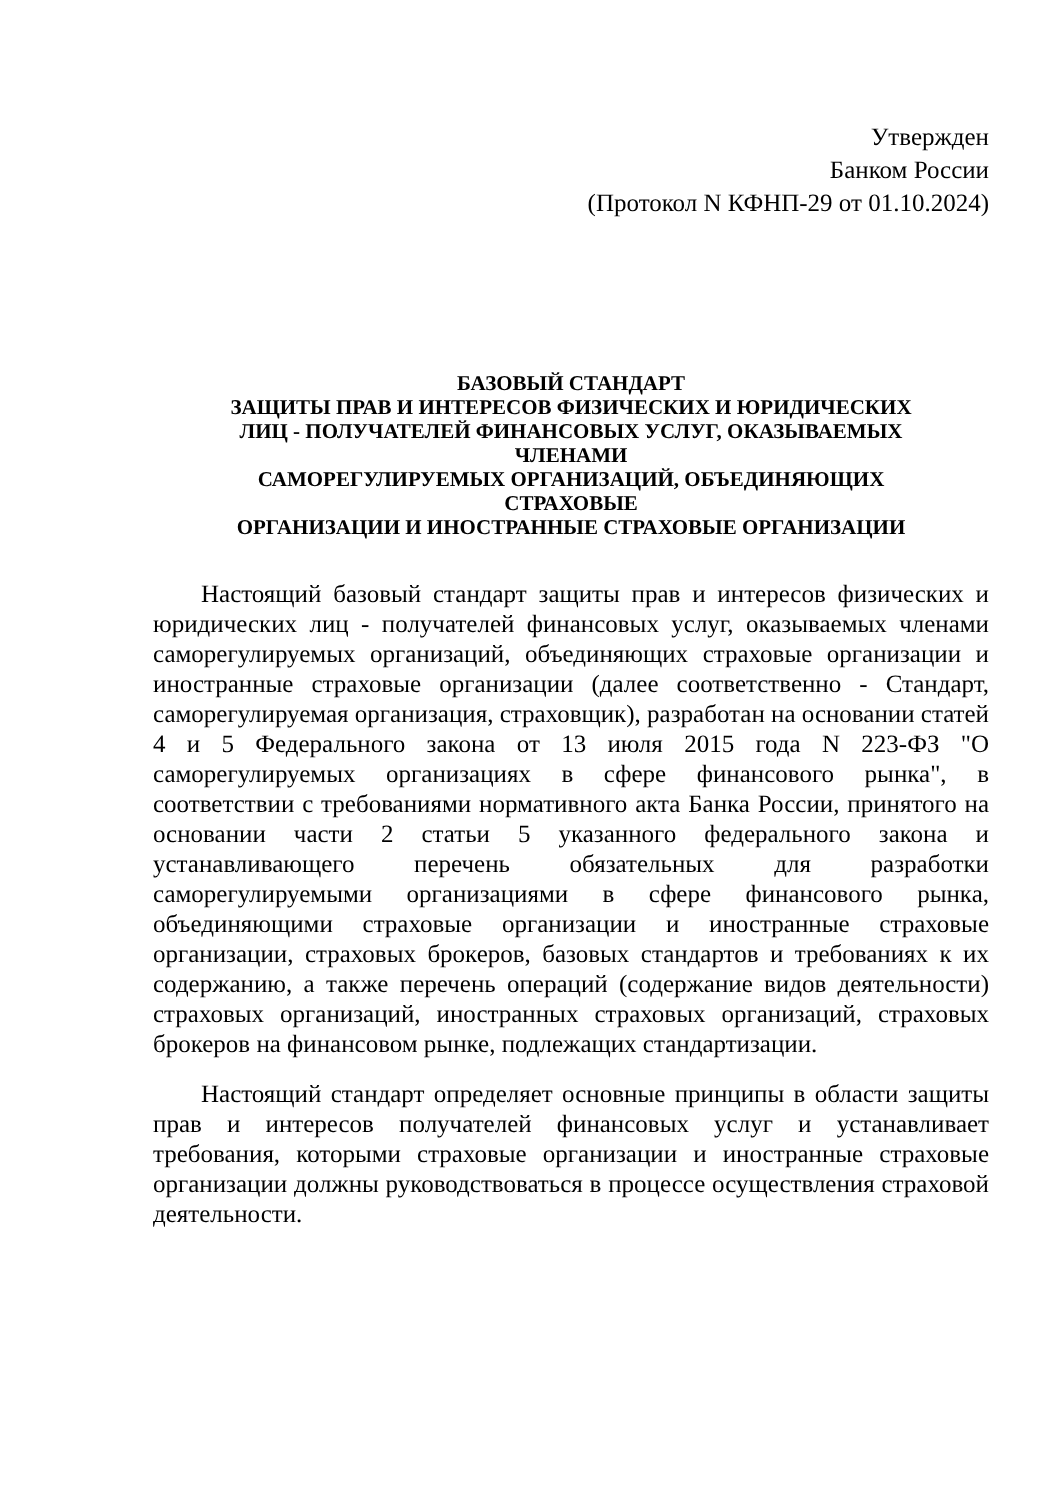Утвержден
Банком России
(Протокол N КФНП-29 от 01.10.2024)
БАЗОВЫЙ СТАНДАРТ
ЗАЩИТЫ ПРАВ И ИНТЕРЕСОВ ФИЗИЧЕСКИХ И ЮРИДИЧЕСКИХ
ЛИЦ - ПОЛУЧАТЕЛЕЙ ФИНАНСОВЫХ УСЛУГ, ОКАЗЫВАЕМЫХ
ЧЛЕНАМИ
САМОРЕГУЛИРУЕМЫХ ОРГАНИЗАЦИЙ, ОБЪЕДИНЯЮЩИХ
СТРАХОВЫЕ
ОРГАНИЗАЦИИ И ИНОСТРАННЫЕ СТРАХОВЫЕ ОРГАНИЗАЦИИ
Настоящий базовый стандарт защиты прав и интересов физических и юридических лиц - получателей финансовых услуг, оказываемых членами саморегулируемых организаций, объединяющих страховые организации и иностранные страховые организации (далее соответственно - Стандарт, саморегулируемая организация, страховщик), разработан на основании статей 4 и 5 Федерального закона от 13 июля 2015 года N 223-ФЗ "О саморегулируемых организациях в сфере финансового рынка", в соответствии с требованиями нормативного акта Банка России, принятого на основании части 2 статьи 5 указанного федерального закона и устанавливающего перечень обязательных для разработки саморегулируемыми организациями в сфере финансового рынка, объединяющими страховые организации и иностранные страховые организации, страховых брокеров, базовых стандартов и требованиях к их содержанию, а также перечень операций (содержание видов деятельности) страховых организаций, иностранных страховых организаций, страховых брокеров на финансовом рынке, подлежащих стандартизации.
Настоящий стандарт определяет основные принципы в области защиты прав и интересов получателей финансовых услуг и устанавливает требования, которыми страховые организации и иностранные страховые организации должны руководствоваться в процессе осуществления страховой деятельности.